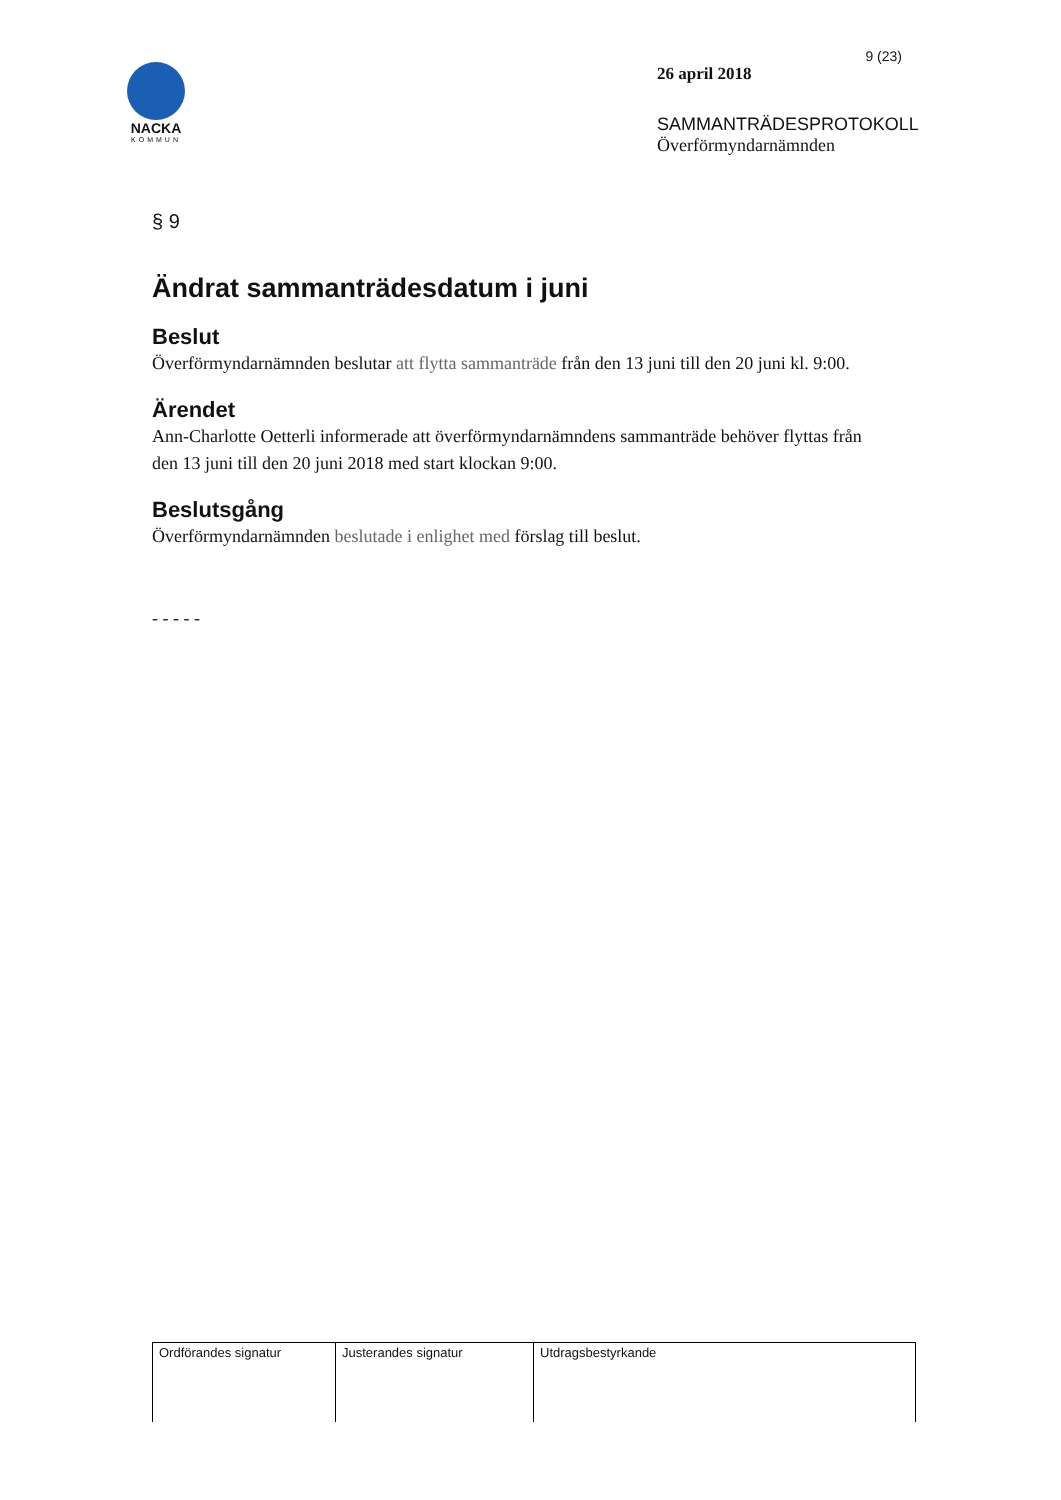NACKA
KOMMUN
9 (23)
26 april 2018
SAMMANTRÄDESPROTOKOLL
Överförmyndarnämnden
§ 9
Ändrat sammanträdesdatum i juni
Beslut
Överförmyndarnämnden beslutar att flytta sammanträde från den 13 juni till den 20 juni kl. 9:00.
Ärendet
Ann-Charlotte Oetterli informerade att överförmyndarnämndens sammanträde behöver flyttas från den 13 juni till den 20 juni 2018 med start klockan 9:00.
Beslutsgång
Överförmyndarnämnden beslutade i enlighet med förslag till beslut.
- - - - -
| Ordförandes signatur | Justerandes signatur | Utdragsbestyrkande |